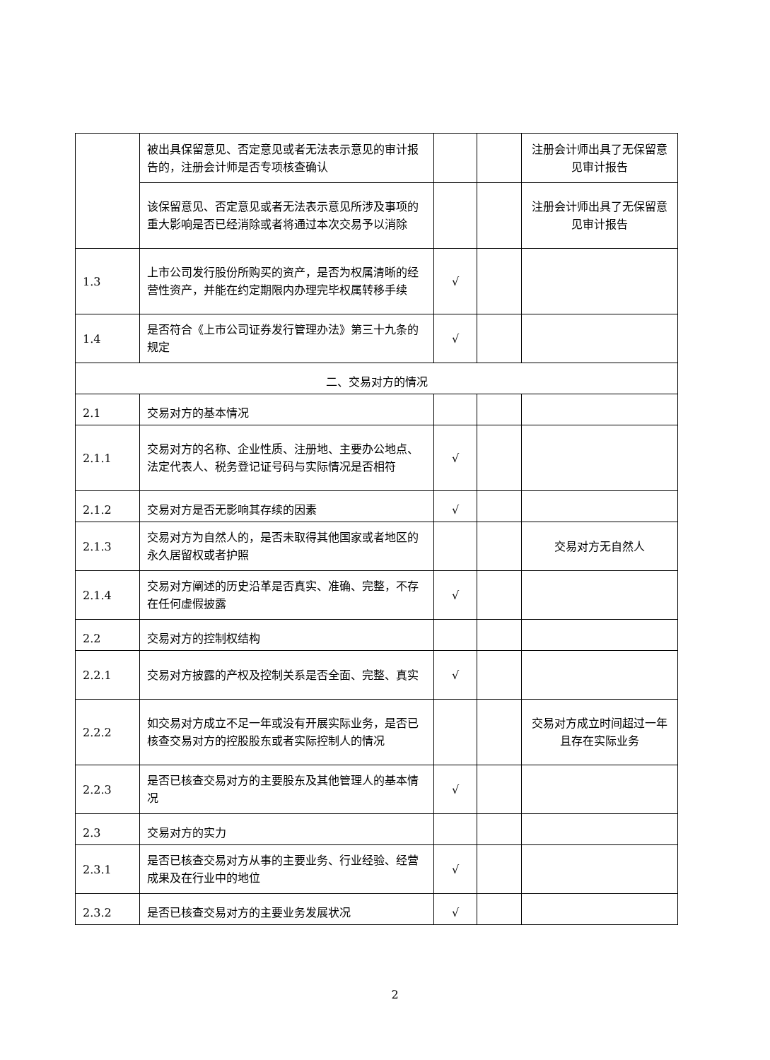| | 被出具保留意见、否定意见或者无法表示意见的审计报告的，注册会计师是否专项核查确认 | | | 注册会计师出具了无保留意见审计报告 |
| | 该保留意见、否定意见或者无法表示意见所涉及事项的重大影响是否已经消除或者将通过本次交易予以消除 | | | 注册会计师出具了无保留意见审计报告 |
| 1.3 | 上市公司发行股份所购买的资产，是否为权属清晰的经营性资产，并能在约定期限内办理完毕权属转移手续 | √ | | |
| 1.4 | 是否符合《上市公司证券发行管理办法》第三十九条的规定 | √ | | |
| 二、交易对方的情况 | | | | |
| 2.1 | 交易对方的基本情况 | | | |
| 2.1.1 | 交易对方的名称、企业性质、注册地、主要办公地点、法定代表人、税务登记证号码与实际情况是否相符 | √ | | |
| 2.1.2 | 交易对方是否无影响其存续的因素 | √ | | |
| 2.1.3 | 交易对方为自然人的，是否未取得其他国家或者地区的永久居留权或者护照 | | | 交易对方无自然人 |
| 2.1.4 | 交易对方阐述的历史沿革是否真实、准确、完整，不存在任何虚假披露 | √ | | |
| 2.2 | 交易对方的控制权结构 | | | |
| 2.2.1 | 交易对方披露的产权及控制关系是否全面、完整、真实 | √ | | |
| 2.2.2 | 如交易对方成立不足一年或没有开展实际业务，是否已核查交易对方的控股股东或者实际控制人的情况 | | | 交易对方成立时间超过一年且存在实际业务 |
| 2.2.3 | 是否已核查交易对方的主要股东及其他管理人的基本情况 | √ | | |
| 2.3 | 交易对方的实力 | | | |
| 2.3.1 | 是否已核查交易对方从事的主要业务、行业经验、经营成果及在行业中的地位 | √ | | |
| 2.3.2 | 是否已核查交易对方的主要业务发展状况 | √ | | |
2